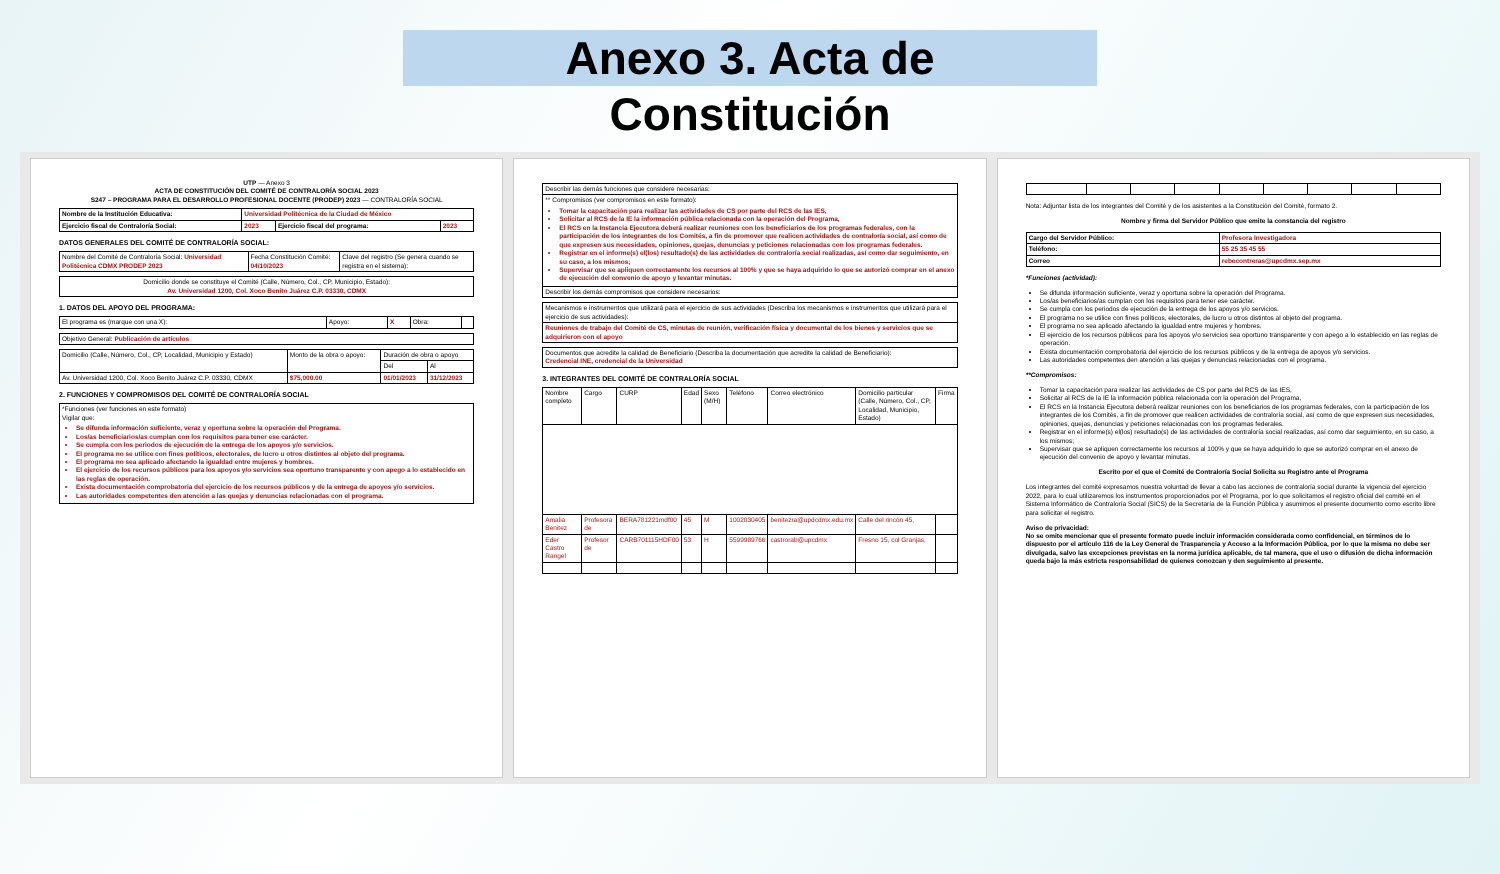Anexo 3. Acta de
Constitución
UTP — Anexo 3
ACTA DE CONSTITUCIÓN DEL COMITÉ DE CONTRALORÍA SOCIAL 2023
S247 – PROGRAMA PARA EL DESARROLLO PROFESIONAL DOCENTE (PRODEP) 2023 — CONTRALORÍA SOCIAL
| Nombre de la Institución Educativa: | Universidad Politécnica de la Ciudad de México | | |
| Ejercicio fiscal de Contraloría Social: | 2023 | Ejercicio fiscal del programa: | 2023 |
DATOS GENERALES DEL COMITÉ DE CONTRALORÍA SOCIAL:
| Nombre del Comité de Contraloría Social: Universidad Politécnica CDMX PRODEP 2023 | Fecha Constitución Comité: 04/10/2023 | Clave del registro (Se genera cuando se registra en el sistema): |
| Domicilio donde se constituye el Comité (Calle, Número, Col., CP, Municipio, Estado): Av. Universidad 1200, Col. Xoco Benito Juárez C.P. 03330, CDMX |
1. DATOS DEL APOYO DEL PROGRAMA:
| El programa es (marque con una X): | Apoyo: | X | Obra: | |
| Objetivo General: Publicación de artículos |
| Domicilio (Calle, Número, Col., CP, Localidad, Municipio y Estado) | Monto de la obra o apoyo: | Duración de obra o apoyo | |
| | | Del | Al |
| Av. Universidad 1200, Col. Xoco Benito Juárez C.P. 03330, CDMX | $75,000.00 | 01/01/2023 | 31/12/2023 |
2. FUNCIONES Y COMPROMISOS DEL COMITÉ DE CONTRALORÍA SOCIAL
| *Funciones (ver funciones en este formato) Vigilar que: Se difunda información suficiente, veraz y oportuna sobre la operación del Programa. Los/as beneficiarios/as cumplan con los requisitos para tener ese carácter. Se cumpla con los periodos de ejecución de la entrega de los apoyos y/o servicios. El programa no se utilice con fines políticos, electorales, de lucro u otros distintos al objeto del programa. El programa no sea aplicado afectando la igualdad entre mujeres y hombres. El ejercicio de los recursos públicos para los apoyos y/o servicios sea oportuno transparente y con apego a lo establecido en las reglas de operación. Exista documentación comprobatoria del ejercicio de los recursos públicos y de la entrega de apoyos y/o servicios. Las autoridades competentes den atención a las quejas y denuncias relacionadas con el programa. |
| Describir las demás funciones que considere necesarias: |
| ** Compromisos (ver compromisos en este formato): Tomar la capacitación para realizar las actividades de CS por parte del RCS de las IES, Solicitar al RCS de la IE la información pública relacionada con la operación del Programa, El RCS en la Instancia Ejecutora deberá realizar reuniones con los beneficiarios de los programas federales, con la participación de los integrantes de los Comités, a fin de promover que realicen actividades de contraloría social, así como de que expresen sus necesidades, opiniones, quejas, denuncias y peticiones relacionadas con los programas federales. Registrar en el informe(s) el(los) resultado(s) de las actividades de contraloría social realizadas, así como dar seguimiento, en su caso, a los mismos; Supervisar que se apliquen correctamente los recursos al 100% y que se haya adquirido lo que se autorizó comprar en el anexo de ejecución del convenio de apoyo y levantar minutas. |
| Describir los demás compromisos que considere necesarios: |
| Mecanismos e instrumentos que utilizará para el ejercicio de sus actividades (Describa los mecanismos e instrumentos que utilizará para el ejercicio de sus actividades): |
| Reuniones de trabajo del Comité de CS, minutas de reunión, verificación física y documental de los bienes y servicios que se adquirieron con el apoyo |
| Documentos que acredite la calidad de Beneficiario (Describa la documentación que acredite la calidad de Beneficiario): Credencial INE, credencial de la Universidad |
3. INTEGRANTES DEL COMITÉ DE CONTRALORÍA SOCIAL
| Nombre completo | Cargo | CURP | Edad | Sexo (M/H) | Teléfono | Correo electrónico | Domicilio particular (Calle, Número, Col., CP, Localidad, Municipio, Estado) | Firma |
| --- | --- | --- | --- | --- | --- | --- | --- | --- |
| Amalia Benitez | Profesora de | BERA781221mdf00 | 45 | M | 1002030405 | benitezra@updcdmx.edu.mx | Calle del rincón 45, | |
| Eder Castro Rangel | Profesor de | CARB701115HDF00 | 53 | H | 5599989766 | castrorab@upcdmx | Fresno 15, col Granjas, | |
Nota: Adjuntar lista de los integrantes del Comité y de los asistentes a la Constitución del Comité, formato 2.
Nombre y firma del Servidor Público que emite la constancia del registro
| Cargo del Servidor Público: | Profesora Investigadora |
| Teléfono: | 55 25 35 45 55 |
| Correo | rebecontreras@upcdmx.sep.mx |
*Funciones (actividad):
Se difunda información suficiente, veraz y oportuna sobre la operación del Programa.
Los/as beneficiarios/as cumplan con los requisitos para tener ese carácter.
Se cumpla con los periodos de ejecución de la entrega de los apoyos y/o servicios.
El programa no se utilice con fines políticos, electorales, de lucro u otros distintos al objeto del programa.
El programa no sea aplicado afectando la igualdad entre mujeres y hombres.
El ejercicio de los recursos públicos para los apoyos y/o servicios sea oportuno transparente y con apego a lo establecido en las reglas de operación.
Exista documentación comprobatoria del ejercicio de los recursos públicos y de la entrega de apoyos y/o servicios.
Las autoridades competentes den atención a las quejas y denuncias relacionadas con el programa.
**Compromisos:
Tomar la capacitación para realizar las actividades de CS por parte del RCS de las IES,
Solicitar al RCS de la IE la información pública relacionada con la operación del Programa,
El RCS en la Instancia Ejecutora deberá realizar reuniones con los beneficiarios de los programas federales, con la participación de los integrantes de los Comités, a fin de promover que realicen actividades de contraloría social, así como de que expresen sus necesidades, opiniones, quejas, denuncias y peticiones relacionadas con los programas federales.
Registrar en el informe(s) el(los) resultado(s) de las actividades de contraloría social realizadas, así como dar seguimiento, en su caso, a los mismos;
Supervisar que se apliquen correctamente los recursos al 100% y que se haya adquirido lo que se autorizó comprar en el anexo de ejecución del convenio de apoyo y levantar minutas.
Escrito por el que el Comité de Contraloría Social Solicita su Registro ante el Programa
Los integrantes del comité expresamos nuestra voluntad de llevar a cabo las acciones de contraloría social durante la vigencia del ejercicio 2022, para lo cual utilizaremos los instrumentos proporcionados por el Programa, por lo que solicitamos el registro oficial del comité en el Sistema Informático de Contraloría Social (SICS) de la Secretaría de la Función Pública y asumimos el presente documento como escrito libre para solicitar el registro.
Aviso de privacidad:
No se omite mencionar que el presente formato puede incluir información considerada como confidencial, en términos de lo dispuesto por el artículo 116 de la Ley General de Trasparencia y Acceso a la Información Pública, por lo que la misma no debe ser divulgada, salvo las excepciones previstas en la norma jurídica aplicable, de tal manera, que el uso o difusión de dicha información queda bajo la más estricta responsabilidad de quienes conozcan y den seguimiento al presente.